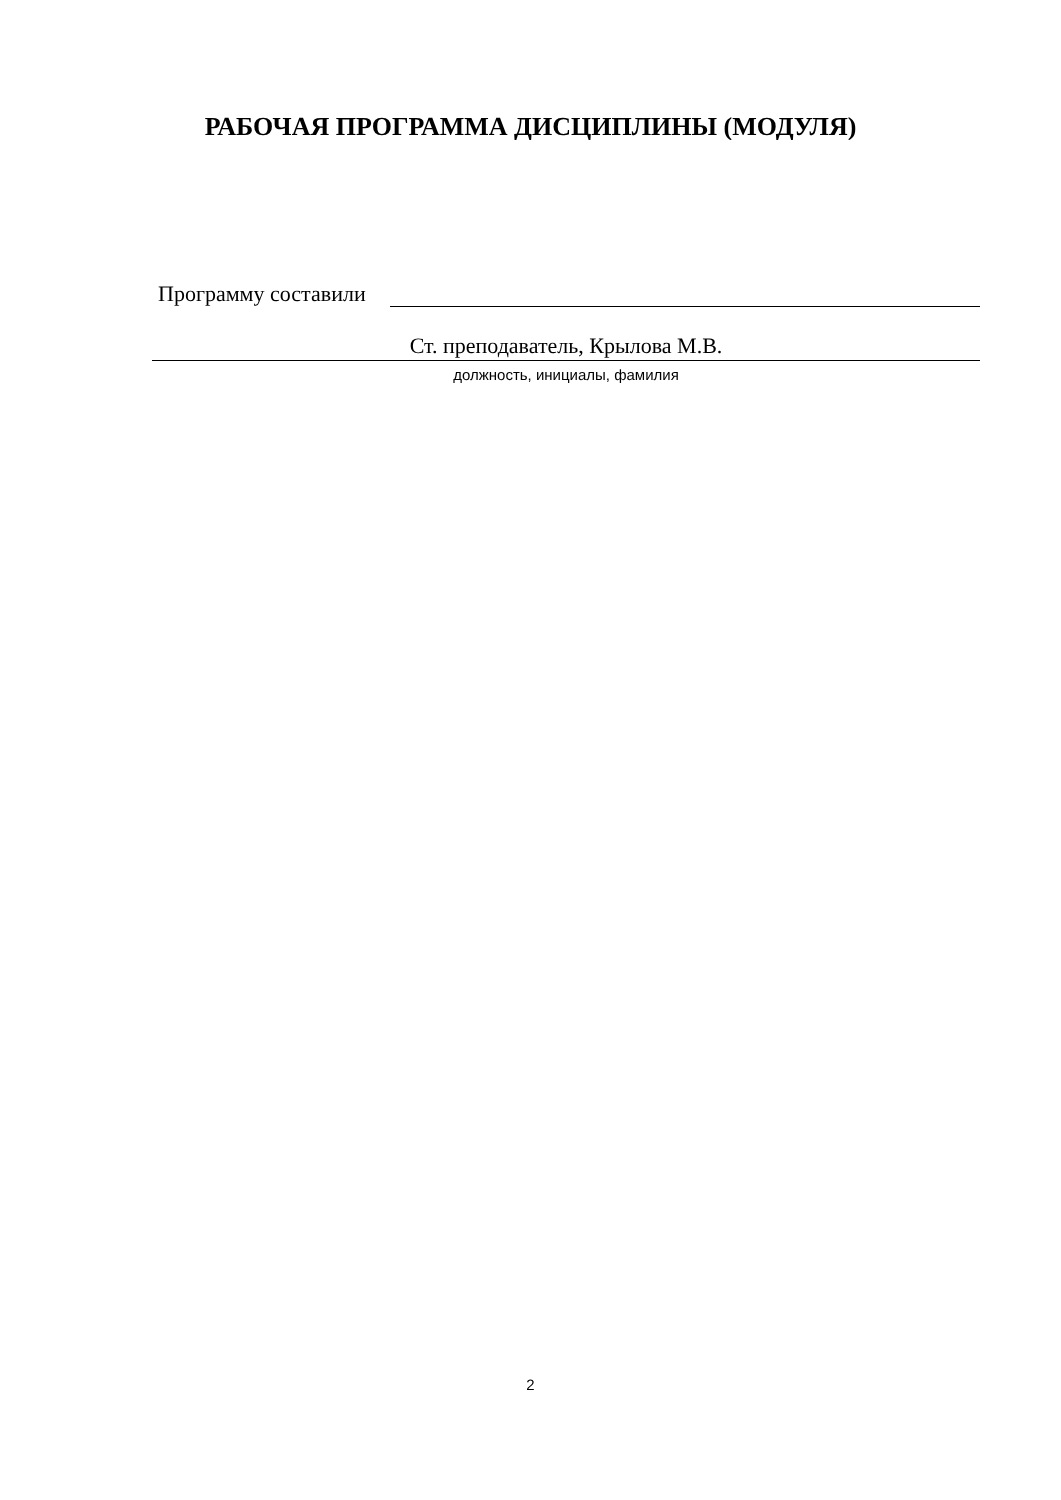РАБОЧАЯ ПРОГРАММА ДИСЦИПЛИНЫ (МОДУЛЯ)
Программу составили
Ст. преподаватель, Крылова М.В.
должность, инициалы, фамилия
2